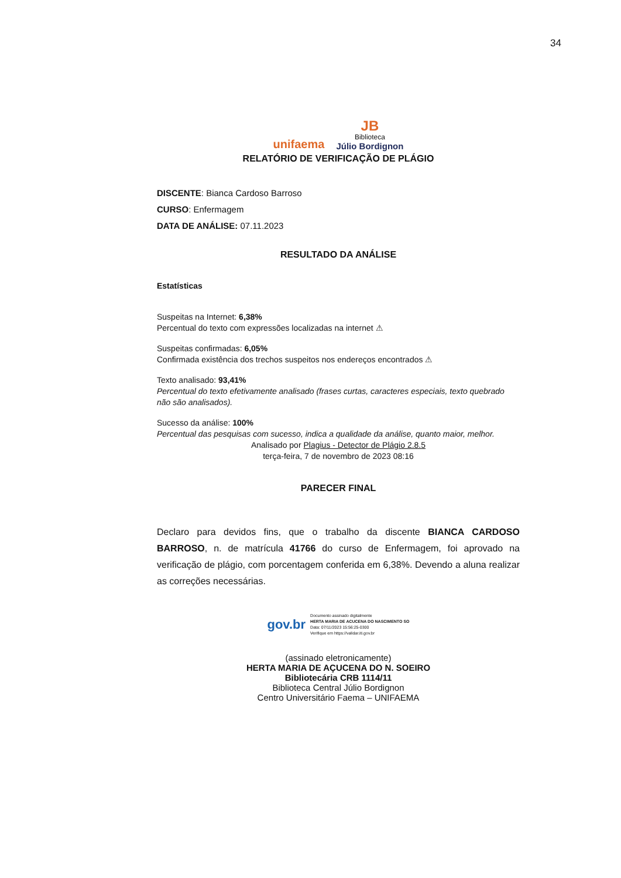34
unifaema
JB
Biblioteca
Júlio Bordignon
RELATÓRIO DE VERIFICAÇÃO DE PLÁGIO
DISCENTE: Bianca Cardoso Barroso
CURSO: Enfermagem
DATA DE ANÁLISE: 07.11.2023
RESULTADO DA ANÁLISE
Estatísticas
Suspeitas na Internet: 6,38%
Percentual do texto com expressões localizadas na internet ⚠
Suspeitas confirmadas: 6,05%
Confirmada existência dos trechos suspeitos nos endereços encontrados ⚠
Texto analisado: 93,41%
Percentual do texto efetivamente analisado (frases curtas, caracteres especiais, texto quebrado não são analisados).
Sucesso da análise: 100%
Percentual das pesquisas com sucesso, indica a qualidade da análise, quanto maior, melhor.
Analisado por Plagius - Detector de Plágio 2.8.5
terça-feira, 7 de novembro de 2023 08:16
PARECER FINAL
Declaro para devidos fins, que o trabalho da discente BIANCA CARDOSO BARROSO, n. de matrícula 41766 do curso de Enfermagem, foi aprovado na verificação de plágio, com porcentagem conferida em 6,38%. Devendo a aluna realizar as correções necessárias.
gov.br
Documento assinado digitalmente
HERTA MARIA DE ACUCENA DO NASCIMENTO SO
Data: 07/11/2023 15:56:25-0300
Verifique em https://validar.iti.gov.br
(assinado eletronicamente)
HERTA MARIA DE AÇUCENA DO N. SOEIRO
Bibliotecária CRB 1114/11
Biblioteca Central Júlio Bordignon
Centro Universitário Faema – UNIFAEMA